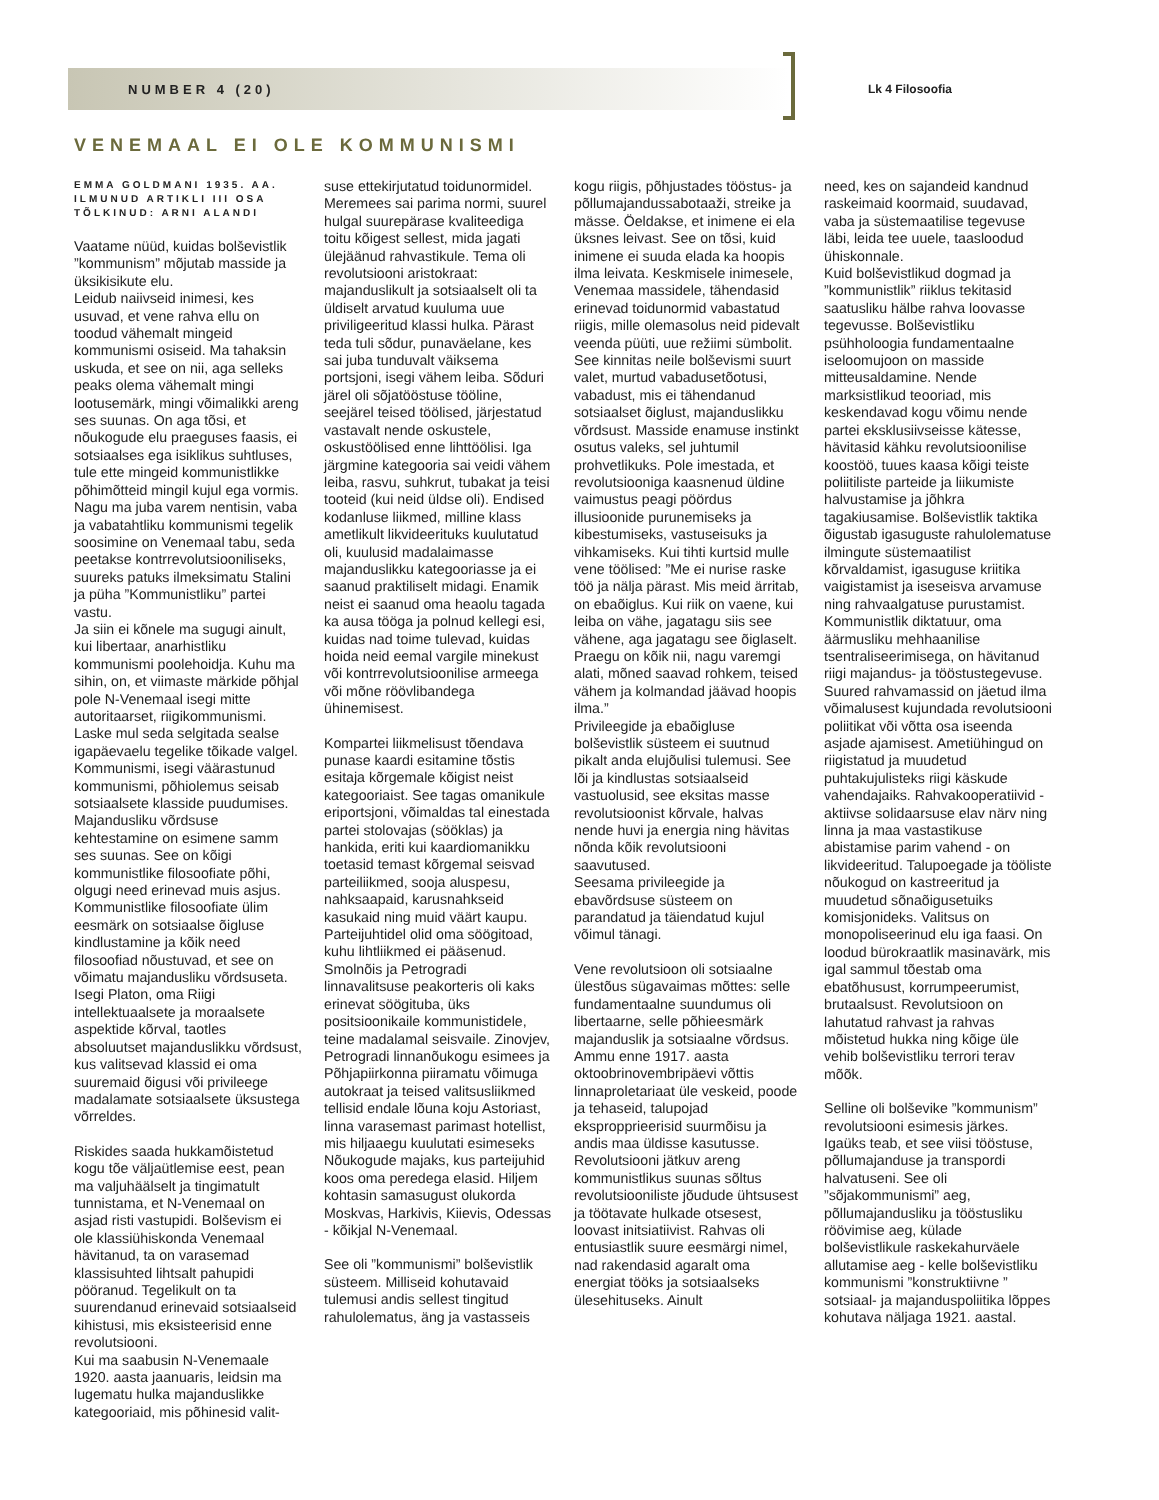NUMBER 4 (20) Lk 4 Filosoofia
VENEMAAL EI OLE KOMMUNISMI
EMMA GOLDMANI 1935. AA. ILMUNUD ARTIKLI III OSA TÕLKINUD: ARNI ALANDI
Vaatame nüüd, kuidas bolševistlik ”kommunism” mõjutab masside ja üksikisikute elu.
Leidub naiivseid inimesi, kes usuvad, et vene rahva ellu on toodud vähemalt mingeid kommunismi osiseid. Ma tahaksin uskuda, et see on nii, aga selleks peaks olema vähemalt mingi lootusemärk, mingi võimalikki areng ses suunas. On aga tõsi, et nõukogude elu praeguses faasis, ei sotsiaalses ega isiklikus suhtluses, tule ette mingeid kommunistlikke põhimõtteid mingil kujul ega vormis.
Nagu ma juba varem nentisin, vaba ja vabatahtliku kommunismi tegelik soosimine on Venemaal tabu, seda peetakse kontrrevolutsiooniliseks, suureks patuks ilmeksimatu Stalini ja püha ”Kommunistliku” partei vastu.
Ja siin ei kõnele ma sugugi ainult, kui libertaar, anarhistliku kommunismi poolehoidja. Kuhu ma sihin, on, et viimaste märkide põhjal pole N-Venemaal isegi mitte autoritaarset, riigikommunismi. Laske mul seda selgitada sealse igapäevaelu tegelike tõikade valgel.
Kommunismi, isegi väärastunud kommunismi, põhiolemus seisab sotsiaalsete klasside puudumises. Majandusliku võrdsuse kehtestamine on esimene samm ses suunas. See on kõigi kommunistlike filosoofiate põhi, olgugi need erinevad muis asjus. Kommunistlike filosoofiate ülim eesmärk on sotsiaalse õigluse kindlustamine ja kõik need filosoofiad nõustuvad, et see on võimatu majandusliku võrdsuseta. Isegi Platon, oma Riigi intellektuaalsete ja moraalsete aspektide kõrval, taotles absoluutset majanduslikku võrdsust, kus valitsevad klassid ei oma suuremaid õigusi või privileege madalamate sotsiaalsete üksustega võrreldes.
Riskides saada hukkamõistetud kogu tõe väljaütlemise eest, pean ma valjuhäälselt ja tingimatult tunnistama, et N-Venemaal on asjad risti vastupidi. Bolševism ei ole klassiühiskonda Venemaal hävitanud, ta on varasemad klassisuhted lihtsalt pahupidi pööranud. Tegelikult on ta suurendanud erinevaid sotsiaalseid kihistusi, mis eksisteerisid enne revolutsiooni.
Kui ma saabusin N-Venemaale 1920. aasta jaanuaris, leidsin ma lugematu hulka majanduslikke kategooriaid, mis põhinesid valit-
suse ettekirjutatud toidunormidel. Meremees sai parima normi, suurel hulgal suurepärase kvaliteediga toitu kõigest sellest, mida jagati ülejäänud rahvastikule. Tema oli revolutsiooni aristokraat: majanduslikult ja sotsiaalselt oli ta üldiselt arvatud kuuluma uue priviligeeritud klassi hulka. Pärast teda tuli sõdur, punaväelane, kes sai juba tunduvalt väiksema portsjoni, isegi vähem leiba. Sõduri järel oli sõjatööstuse tööline, seejärel teised töölised, järjestatud vastavalt nende oskustele, oskustöölised enne lihttöölisi. Iga järgmine kategooria sai veidi vähem leiba, rasvu, suhkrut, tubakat ja teisi tooteid (kui neid üldse oli). Endised kodanluse liikmed, milline klass ametlikult likvideerituks kuulutatud oli, kuulusid madalaimasse majanduslikku kategooriasse ja ei saanud praktiliselt midagi. Enamik neist ei saanud oma heaolu tagada ka ausa tööga ja polnud kellegi esi, kuidas nad toime tulevad, kuidas hoida neid eemal vargile minekust või kontrrevolutsioonilise armeega või mõne röövlibandega ühinemisest.
Kompartei liikmelisust tõendava punase kaardi esitamine tõstis esitaja kõrgemale kõigist neist kategooriaist. See tagas omanikule eriportsjoni, võimaldas tal einestada partei stolovajas (sööklas) ja hankida, eriti kui kaardiomanikku toetasid temast kõrgemal seisvad parteiliikmed, sooja aluspesu, nahksaapaid, karusnahkseid kasukaid ning muid väärt kaupu. Parteijuhtidel olid oma söögitoad, kuhu lihtliikmed ei pääsenud. Smolnõis ja Petrogradi linnavalitsuse peakorteris oli kaks erinevat söögituba, üks positsioonikaile kommunistidele, teine madalamal seisvaile. Zinovjev, Petrogradi linnanõukogu esimees ja Põhjapiirkonna piiramatu võimuga autokraat ja teised valitsusliikmed tellisid endale lõuna koju Astoriast, linna varasemast parimast hotellist, mis hiljaaegu kuulutati esimeseks Nõukogude majaks, kus parteijuhid koos oma peredega elasid. Hiljem kohtasin samasugust olukorda Moskvas, Harkivis, Kiievis, Odessas - kõikjal N-Venemaal.
See oli ”kommunismi” bolševistlik süsteem. Milliseid kohutavaid tulemusi andis sellest tingitud rahulolematus, äng ja vastasseis
kogu riigis, põhjustades tööstus- ja põllumajandussabotaaži, streike ja mässe. Öeldakse, et inimene ei ela üksnes leivast. See on tõsi, kuid inimene ei suuda elada ka hoopis ilma leivata. Keskmisele inimesele, Venemaa massidele, tähendasid erinevad toidunormid vabastatud riigis, mille olemasolus neid pidevalt veenda püüti, uue režiimi sümbolit. See kinnitas neile bolševismi suurt valet, murtud vabadusetõotusi, vabadust, mis ei tähendanud sotsiaalset õiglust, majanduslikku võrdsust. Masside enamuse instinkt osutus valeks, sel juhtumil prohvetlikuks. Pole imestada, et revolutsiooniga kaasnenud üldine vaimustus peagi pöördus illusioonide purunemiseks ja kibestumiseks, vastuseisuks ja vihkamiseks. Kui tihti kurtsid mulle vene töölised: ”Me ei nurise raske töö ja nälja pärast. Mis meid ärritab, on ebaõiglus. Kui riik on vaene, kui leiba on vähe, jagatagu siis see vähene, aga jagatagu see õiglaselt. Praegu on kõik nii, nagu varemgi alati, mõned saavad rohkem, teised vähem ja kolmandad jäävad hoopis ilma.”
Privileegide ja ebaõigluse bolševistlik süsteem ei suutnud pikalt anda elujõulisi tulemusi. See lõi ja kindlustas sotsiaalseid vastuolusid, see eksitas masse revolutsioonist kõrvale, halvas nende huvi ja energia ning hävitas nõnda kõik revolutsiooni saavutused.
Seesama privileegide ja ebavõrdsuse süsteem on parandatud ja täiendatud kujul võimul tänagi.
Vene revolutsioon oli sotsiaalne ülestõus sügavaimas mõttes: selle fundamentaalne suundumus oli libertaarne, selle põhieesmärk majanduslik ja sotsiaalne võrdsus. Ammu enne 1917. aasta oktoobrinovembripäevi võttis linnaproletariaat üle veskeid, poode ja tehaseid, talupojad ekspropprieerisid suurmõisu ja andis maa üldisse kasutusse. Revolutsiooni jätkuv areng kommunistlikus suunas sõltus revolutsiooniliste jõudude ühtsusest ja töötavate hulkade otsesest, loovast initsiatiivist. Rahvas oli entusiastlik suure eesmärgi nimel, nad rakendasid agaralt oma energiat tööks ja sotsiaalseks ülesehituseks. Ainult
need, kes on sajandeid kandnud raskeimaid koormaid, suudavad, vaba ja süstemaatilise tegevuse läbi, leida tee uuele, taasloodud ühiskonnale.
Kuid bolševistlikud dogmad ja ”kommunistlik” riiklus tekitasid saatusliku hälbe rahva loovasse tegevusse. Bolševistliku psühholoogia fundamentaalne iseloomujoon on masside mitteusaldamine. Nende marksistlikud teooriad, mis keskendavad kogu võimu nende partei eksklusiivseisse kätesse, hävitasid kähku revolutsioonilise koostöö, tuues kaasa kõigi teiste poliitiliste parteide ja liikumiste halvustamise ja jõhkra tagakiusamise. Bolševistlik taktika õigustab igasuguste rahulolematuse ilmingute süstemaatilist kõrvaldamist, igasuguse kriitika vaigistamist ja iseseisva arvamuse ning rahvaalgatuse purustamist. Kommunistlik diktatuur, oma äärmusliku mehhaanilise tsentraliseerimisega, on hävitanud riigi majandus- ja tööstustegevuse. Suured rahvamassid on jäetud ilma võimalusest kujundada revolutsiooni poliitikat või võtta osa iseenda asjade ajamisest. Ametiühingud on riigistatud ja muudetud puhtakujulisteks riigi käskude vahendajaiks. Rahvakooperatiivid - aktiivse solidaarsuse elav närv ning linna ja maa vastastikuse abistamise parim vahend - on likvideeritud. Talupoegade ja tööliste nõukogud on kastreeritud ja muudetud sõnaõigusetuiks komisjonideks. Valitsus on monopoliseerinud elu iga faasi. On loodud bürokraatlik masinavärk, mis igal sammul tõestab oma ebatõhusust, korrumpeerumist, brutaalsust. Revolutsioon on lahutatud rahvast ja rahvas mõistetud hukka ning kõige üle vehib bolševistliku terrori terav mõõk.
Selline oli bolševike ”kommunism” revolutsiooni esimesis järkes. Igaüks teab, et see viisi tööstuse, põllumajanduse ja transpordi halvatuseni. See oli ”sõjakommunismi” aeg, põllumajandusliku ja tööstusliku röövimise aeg, külade bolševistlikule raskekahurväele allutamise aeg - kelle bolševistliku kommunismi ”konstruktiivne ” sotsiaal- ja majanduspoliitika lõppes kohutava näljaga 1921. aastal.